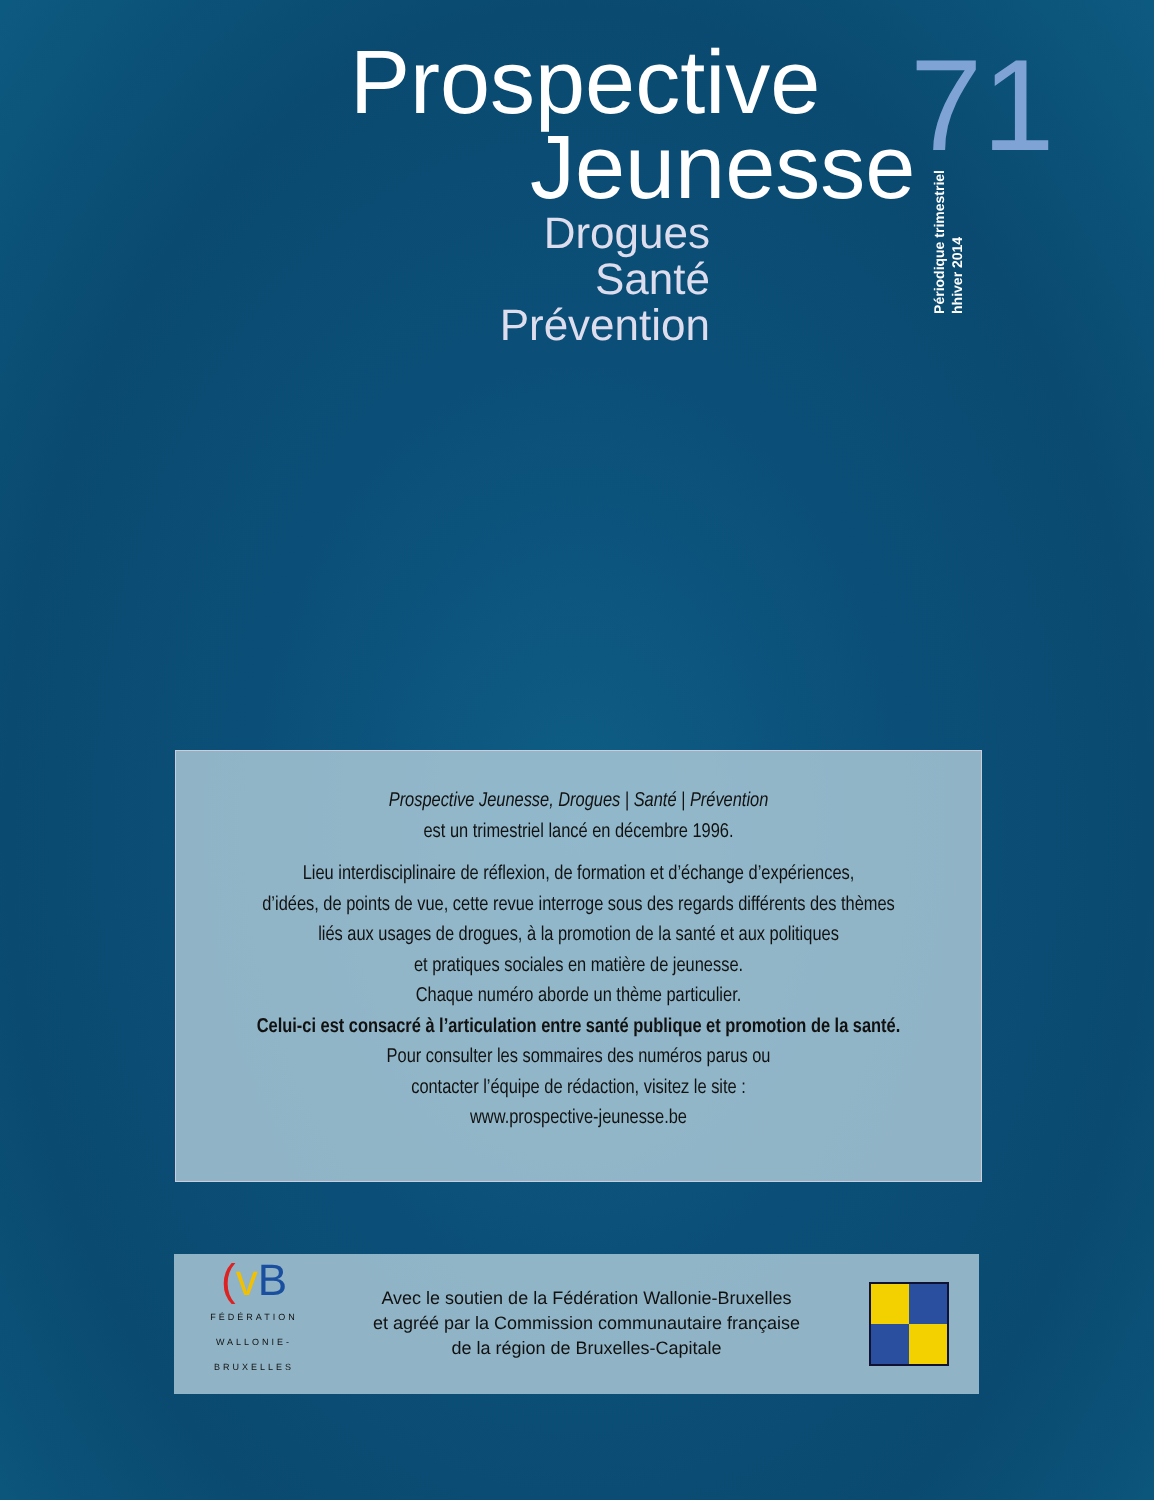Prospective
Jeunesse
Drogues
Santé
Prévention
71
Périodique trimestriel
hhiver 2014
Prospective Jeunesse, Drogues | Santé | Prévention
est un trimestriel lancé en décembre 1996.
Lieu interdisciplinaire de réflexion, de formation et d’échange d’expériences,
d’idées, de points de vue, cette revue interroge sous des regards différents des thèmes
liés aux usages de drogues, à la promotion de la santé et aux politiques
et pratiques sociales en matière de jeunesse.
Chaque numéro aborde un thème particulier.
Celui-ci est consacré à l’articulation entre santé publique et promotion de la santé.
Pour consulter les sommaires des numéros parus ou
contacter l’équipe de rédaction, visitez le site :
www.prospective-jeunesse.be
(vB
FÉDÉRATION
WALLONIE-BRUXELLES
Avec le soutien de la Fédération Wallonie-Bruxelles
et agréé par la Commission communautaire française
de la région de Bruxelles-Capitale